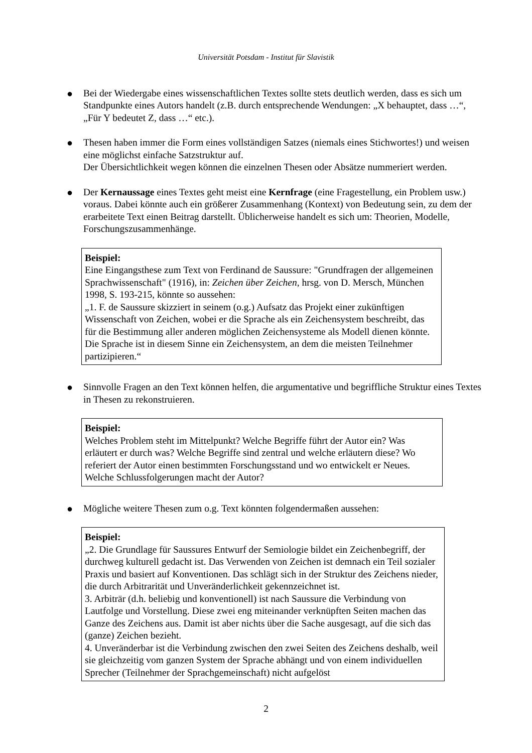Universität Potsdam - Institut für Slavistik
● Bei der Wiedergabe eines wissenschaftlichen Textes sollte stets deutlich werden, dass es sich um Standpunkte eines Autors handelt (z.B. durch entsprechende Wendungen: „X behauptet, dass …“, „Für Y bedeutet Z, dass …“ etc.).
● Thesen haben immer die Form eines vollständigen Satzes (niemals eines Stichwortes!) und weisen eine möglichst einfache Satzstruktur auf.
Der Übersichtlichkeit wegen können die einzelnen Thesen oder Absätze nummeriert werden.
● Der Kernaussage eines Textes geht meist eine Kernfrage (eine Fragestellung, ein Problem usw.) voraus. Dabei könnte auch ein größerer Zusammenhang (Kontext) von Bedeutung sein, zu dem der erarbeitete Text einen Beitrag darstellt. Üblicherweise handelt es sich um: Theorien, Modelle, Forschungszusammenhänge.
Beispiel:
Eine Eingangsthese zum Text von Ferdinand de Saussure: "Grundfragen der allgemeinen Sprachwissenschaft" (1916), in: Zeichen über Zeichen, hrsg. von D. Mersch, München 1998, S. 193-215, könnte so aussehen:
„1. F. de Saussure skizziert in seinem (o.g.) Aufsatz das Projekt einer zukünftigen Wissenschaft von Zeichen, wobei er die Sprache als ein Zeichensystem beschreibt, das für die Bestimmung aller anderen möglichen Zeichensysteme als Modell dienen könnte. Die Sprache ist in diesem Sinne ein Zeichensystem, an dem die meisten Teilnehmer partizipieren.“
● Sinnvolle Fragen an den Text können helfen, die argumentative und begriffliche Struktur eines Textes in Thesen zu rekonstruieren.
Beispiel:
Welches Problem steht im Mittelpunkt? Welche Begriffe führt der Autor ein? Was erläutert er durch was? Welche Begriffe sind zentral und welche erläutern diese? Wo referiert der Autor einen bestimmten Forschungsstand und wo entwickelt er Neues. Welche Schlussfolgerungen macht der Autor?
● Mögliche weitere Thesen zum o.g. Text könnten folgendermaßen aussehen:
Beispiel:
„2. Die Grundlage für Saussures Entwurf der Semiologie bildet ein Zeichenbegriff, der durchweg kulturell gedacht ist. Das Verwenden von Zeichen ist demnach ein Teil sozialer Praxis und basiert auf Konventionen. Das schlägt sich in der Struktur des Zeichens nieder, die durch Arbitrarität und Unveränderlichkeit gekennzeichnet ist.
3. Arbiträr (d.h. beliebig und konventionell) ist nach Saussure die Verbindung von Lautfolge und Vorstellung. Diese zwei eng miteinander verknüpften Seiten machen das Ganze des Zeichens aus. Damit ist aber nichts über die Sache ausgesagt, auf die sich das (ganze) Zeichen bezieht.
4. Unveränderbar ist die Verbindung zwischen den zwei Seiten des Zeichens deshalb, weil sie gleichzeitig vom ganzen System der Sprache abhängt und von einem individuellen Sprecher (Teilnehmer der Sprachgemeinschaft) nicht aufgelöst
2